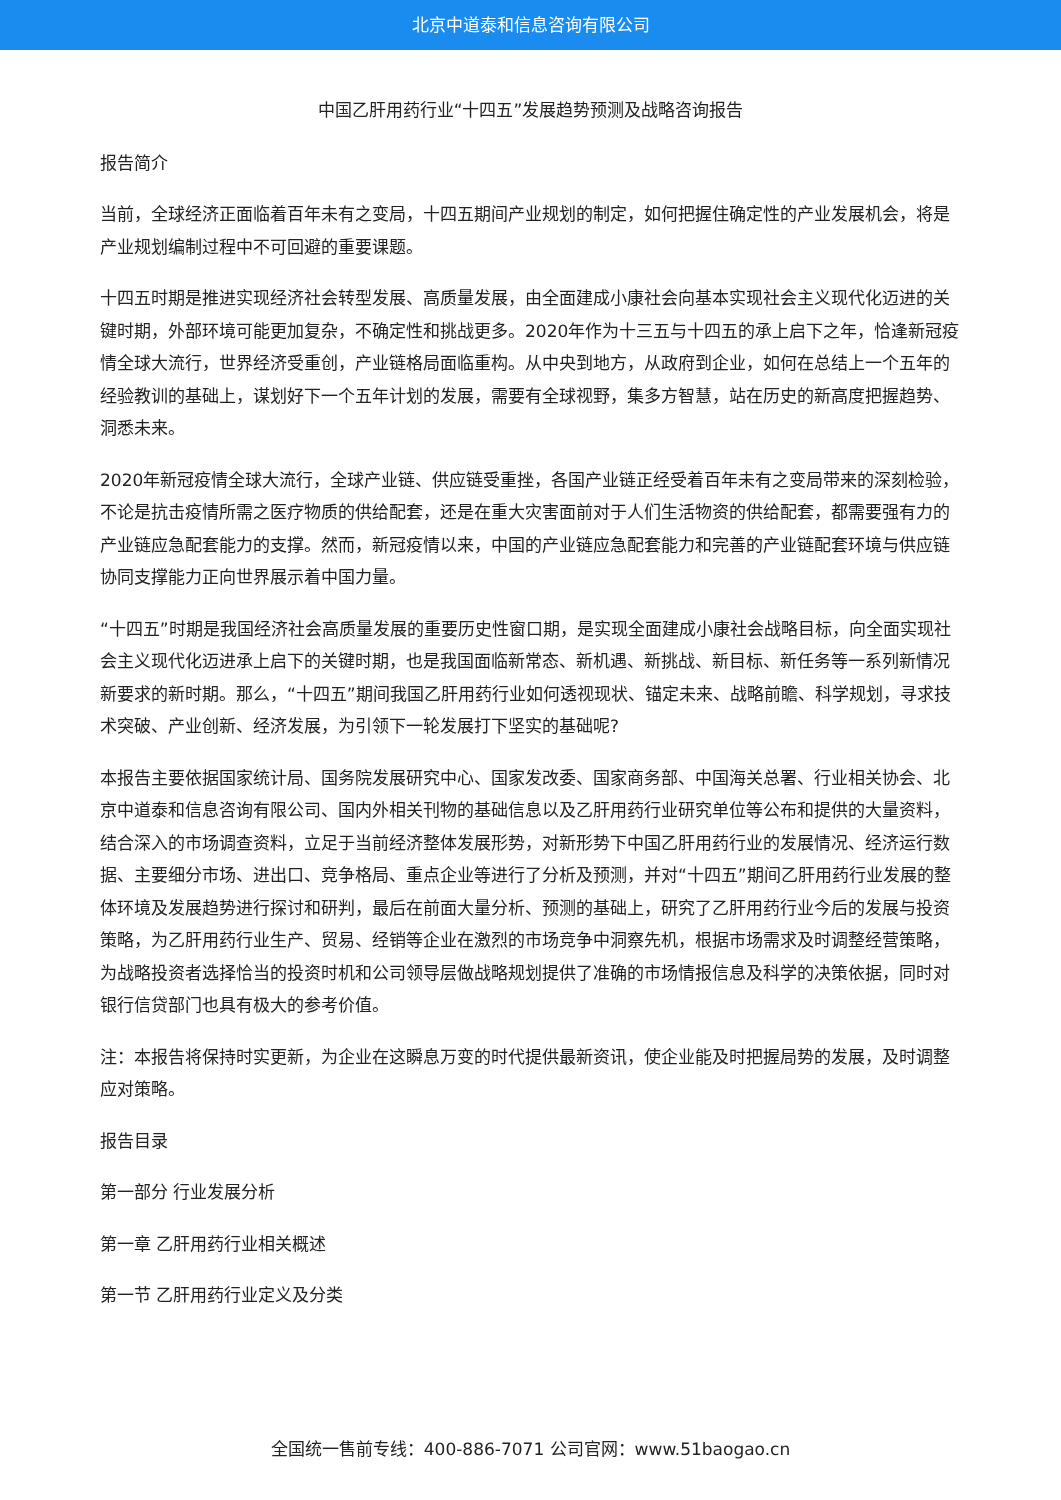北京中道泰和信息咨询有限公司
中国乙肝用药行业“十四五”发展趋势预测及战略咨询报告
报告简介
当前，全球经济正面临着百年未有之变局，十四五期间产业规划的制定，如何把握住确定性的产业发展机会，将是产业规划编制过程中不可回避的重要课题。
十四五时期是推进实现经济社会转型发展、高质量发展，由全面建成小康社会向基本实现社会主义现代化迈进的关键时期，外部环境可能更加复杂，不确定性和挑战更多。2020年作为十三五与十四五的承上启下之年，恰逢新冠疫情全球大流行，世界经济受重创，产业链格局面临重构。从中央到地方，从政府到企业，如何在总结上一个五年的经验教训的基础上，谋划好下一个五年计划的发展，需要有全球视野，集多方智慧，站在历史的新高度把握趋势、洞悉未来。
2020年新冠疫情全球大流行，全球产业链、供应链受重挫，各国产业链正经受着百年未有之变局带来的深刻检验，不论是抗击疫情所需之医疗物质的供给配套，还是在重大灾害面前对于人们生活物资的供给配套，都需要强有力的产业链应急配套能力的支撑。然而，新冠疫情以来，中国的产业链应急配套能力和完善的产业链配套环境与供应链协同支撑能力正向世界展示着中国力量。
“十四五”时期是我国经济社会高质量发展的重要历史性窗口期，是实现全面建成小康社会战略目标，向全面实现社会主义现代化迈进承上启下的关键时期，也是我国面临新常态、新机遇、新挑战、新目标、新任务等一系列新情况新要求的新时期。那么，“十四五”期间我国乙肝用药行业如何透视现状、锚定未来、战略前瞻、科学规划，寻求技术突破、产业创新、经济发展，为引领下一轮发展打下坚实的基础呢?
本报告主要依据国家统计局、国务院发展研究中心、国家发改委、国家商务部、中国海关总署、行业相关协会、北京中道泰和信息咨询有限公司、国内外相关刊物的基础信息以及乙肝用药行业研究单位等公布和提供的大量资料，结合深入的市场调查资料，立足于当前经济整体发展形势，对新形势下中国乙肝用药行业的发展情况、经济运行数据、主要细分市场、进出口、竞争格局、重点企业等进行了分析及预测，并对“十四五”期间乙肝用药行业发展的整体环境及发展趋势进行探讨和研判，最后在前面大量分析、预测的基础上，研究了乙肝用药行业今后的发展与投资策略，为乙肝用药行业生产、贸易、经销等企业在激烈的市场竞争中洞察先机，根据市场需求及时调整经营策略，为战略投资者选择恰当的投资时机和公司领导层做战略规划提供了准确的市场情报信息及科学的决策依据，同时对银行信贷部门也具有极大的参考价值。
注：本报告将保持时实更新，为企业在这瞬息万变的时代提供最新资讯，使企业能及时把握局势的发展，及时调整应对策略。
报告目录
第一部分 行业发展分析
第一章 乙肝用药行业相关概述
第一节 乙肝用药行业定义及分类
全国统一售前专线：400-886-7071 公司官网：www.51baogao.cn